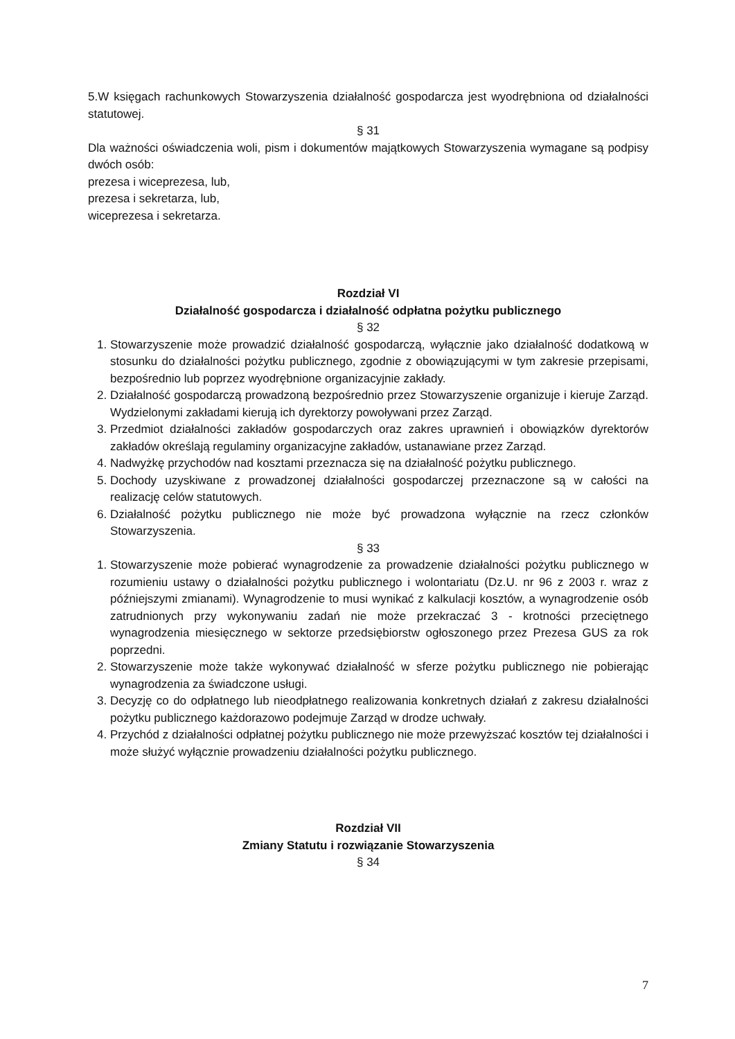5.W księgach rachunkowych Stowarzyszenia działalność gospodarcza jest wyodrębniona od działalności statutowej.
§ 31
Dla ważności oświadczenia woli, pism i dokumentów majątkowych Stowarzyszenia wymagane są podpisy dwóch osób:
prezesa i wiceprezesa, lub,
prezesa i sekretarza, lub,
wiceprezesa i sekretarza.
Rozdział VI
Działalność gospodarcza i działalność odpłatna pożytku publicznego
§ 32
1. Stowarzyszenie może prowadzić działalność gospodarczą, wyłącznie jako działalność dodatkową w stosunku do działalności pożytku publicznego, zgodnie z obowiązującymi w tym zakresie przepisami, bezpośrednio lub poprzez wyodrębnione organizacyjnie zakłady.
2. Działalność gospodarczą prowadzoną bezpośrednio przez Stowarzyszenie organizuje i kieruje Zarząd. Wydzielonymi zakładami kierują ich dyrektorzy powoływani przez Zarząd.
3. Przedmiot działalności zakładów gospodarczych oraz zakres uprawnień i obowiązków dyrektorów zakładów określają regulaminy organizacyjne zakładów, ustanawiane przez Zarząd.
4. Nadwyżkę przychodów nad kosztami przeznacza się na działalność pożytku publicznego.
5. Dochody uzyskiwane z prowadzonej działalności gospodarczej przeznaczone są w całości na realizację celów statutowych.
6. Działalność pożytku publicznego nie może być prowadzona wyłącznie na rzecz członków Stowarzyszenia.
§ 33
1. Stowarzyszenie może pobierać wynagrodzenie za prowadzenie działalności pożytku publicznego w rozumieniu ustawy o działalności pożytku publicznego i wolontariatu (Dz.U. nr 96 z 2003 r. wraz z późniejszymi zmianami). Wynagrodzenie to musi wynikać z kalkulacji kosztów, a wynagrodzenie osób zatrudnionych przy wykonywaniu zadań nie może przekraczać 3 - krotności przeciętnego wynagrodzenia miesięcznego w sektorze przedsiębiorstw ogłoszonego przez Prezesa GUS za rok poprzedni.
2. Stowarzyszenie może także wykonywać działalność w sferze pożytku publicznego nie pobierając wynagrodzenia za świadczone usługi.
3. Decyzję co do odpłatnego lub nieodpłatnego realizowania konkretnych działań z zakresu działalności pożytku publicznego każdorazowo podejmuje Zarząd w drodze uchwały.
4. Przychód z działalności odpłatnej pożytku publicznego nie może przewyższać kosztów tej działalności i może służyć wyłącznie prowadzeniu działalności pożytku publicznego.
Rozdział VII
Zmiany Statutu i rozwiązanie Stowarzyszenia
§ 34
7